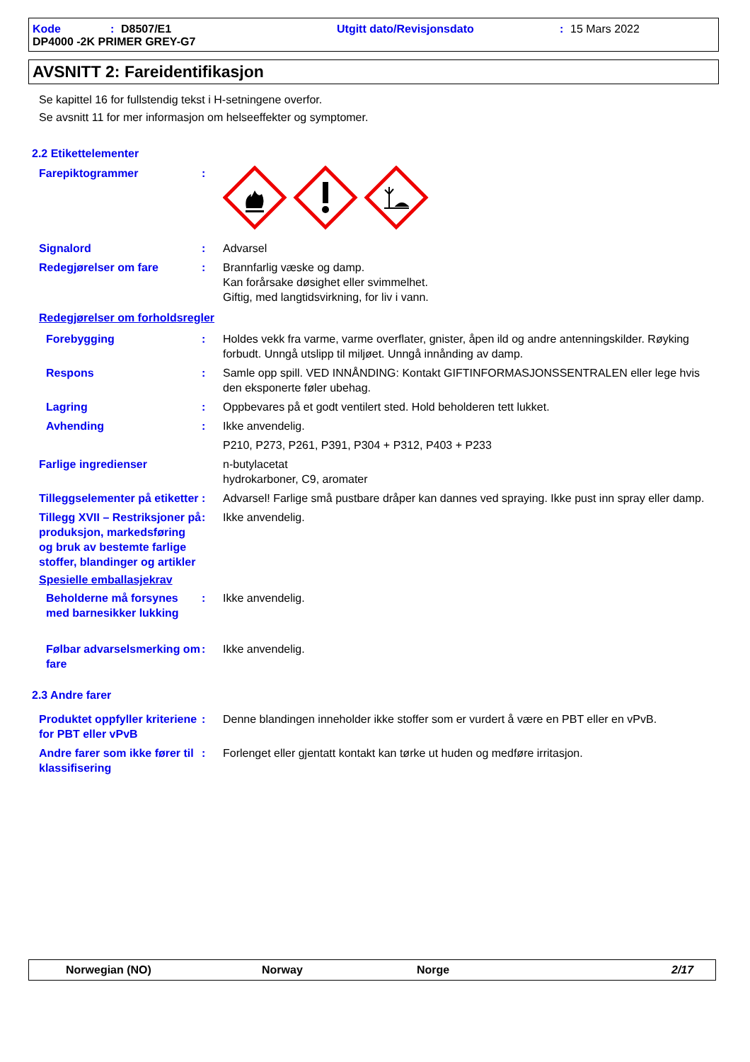Kode: D8507/E1 Utgitt dato/Revisjonsdato: 15 Mars 2022
DP4000 -2K PRIMER GREY-G7
AVSNITT 2: Fareidentifikasjon
Se kapittel 16 for fullstendig tekst i H-setningene overfor.
Se avsnitt 11 for mer informasjon om helseeffekter og symptomer.
2.2 Etikettelementer
Farepiktogrammer :
Signalord : Advarsel
Redegjørelser om fare : Brannfarlig væske og damp.
Kan forårsake døsighet eller svimmelhet.
Giftig, med langtidsvirkning, for liv i vann.
Redegjørelser om forholdsregler
Forebygging : Holdes vekk fra varme, varme overflater, gnister, åpen ild og andre antenningskilder. Røyking forbudt. Unngå utslipp til miljøet. Unngå innånding av damp.
Respons : Samle opp spill. VED INNÅNDING: Kontakt GIFTINFORMASJONSSENTRALEN eller lege hvis den eksponerte føler ubehag.
Lagring : Oppbevares på et godt ventilert sted. Hold beholderen tett lukket.
Avhending : Ikke anvendelig.
P210, P273, P261, P391, P304 + P312, P403 + P233
Farlige ingredienser n-butylacetat
hydrokarboner, C9, aromater
Tilleggselementer på etiketter
: Advarsel! Farlige små pustbare dråper kan dannes ved spraying. Ikke pust inn spray eller damp.
Tillegg XVII – Restriksjoner på produksjon, markedsføring og bruk av bestemte farlige stoffer, blandinger og artikler
: Ikke anvendelig.
Spesielle emballasjekrav
Beholderne må forsynes med barnesikker lukking
: Ikke anvendelig.
Følbar advarselsmerking om fare
: Ikke anvendelig.
2.3 Andre farer
Produktet oppfyller kriteriene for PBT eller vPvB
: Denne blandingen inneholder ikke stoffer som er vurdert å være en PBT eller en vPvB.
Andre farer som ikke fører til klassifisering
: Forlenget eller gjentatt kontakt kan tørke ut huden og medføre irritasjon.
Norwegian (NO) Norway Norge 2/17